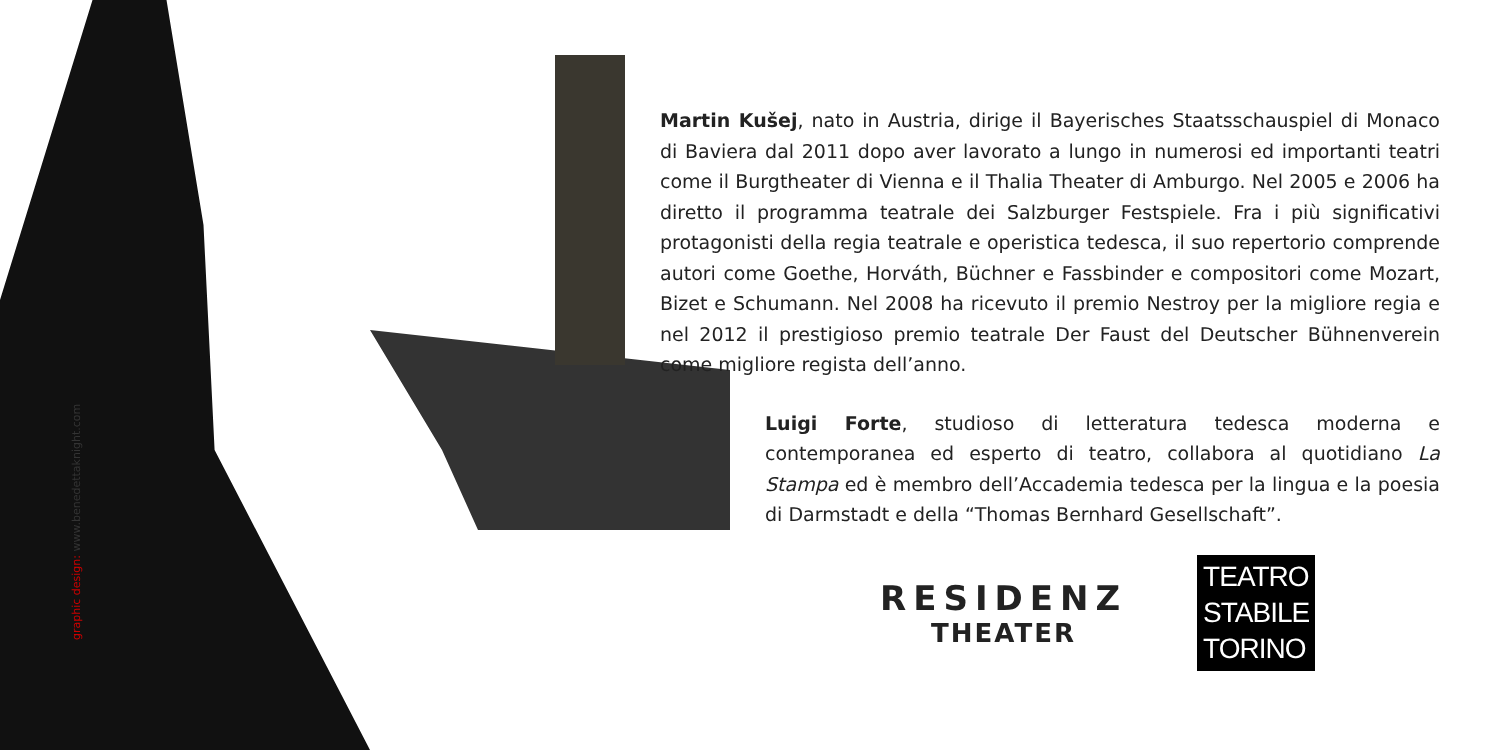graphic design: www.benedettaknight.com
Martin Kušej, nato in Austria, dirige il Bayerisches Staatsschauspiel di Monaco di Baviera dal 2011 dopo aver lavorato a lungo in numerosi ed importanti teatri come il Burgtheater di Vienna e il Thalia Theater di Amburgo. Nel 2005 e 2006 ha diretto il programma teatrale dei Salzburger Festspiele. Fra i più significativi protagonisti della regia teatrale e operistica tedesca, il suo repertorio comprende autori come Goethe, Horváth, Büchner e Fassbinder e compositori come Mozart, Bizet e Schumann. Nel 2008 ha ricevuto il premio Nestroy per la migliore regia e nel 2012 il prestigioso premio teatrale Der Faust del Deutscher Bühnenverein come migliore regista dell’anno.
Luigi Forte, studioso di letteratura tedesca moderna e contemporanea ed esperto di teatro, collabora al quotidiano La Stampa ed è membro dell’Accademia tedesca per la lingua e la poesia di Darmstadt e della “Thomas Bernhard Gesellschaft”.
RESIDENZ
THEATER
TEATRO
STABILE
TORINO